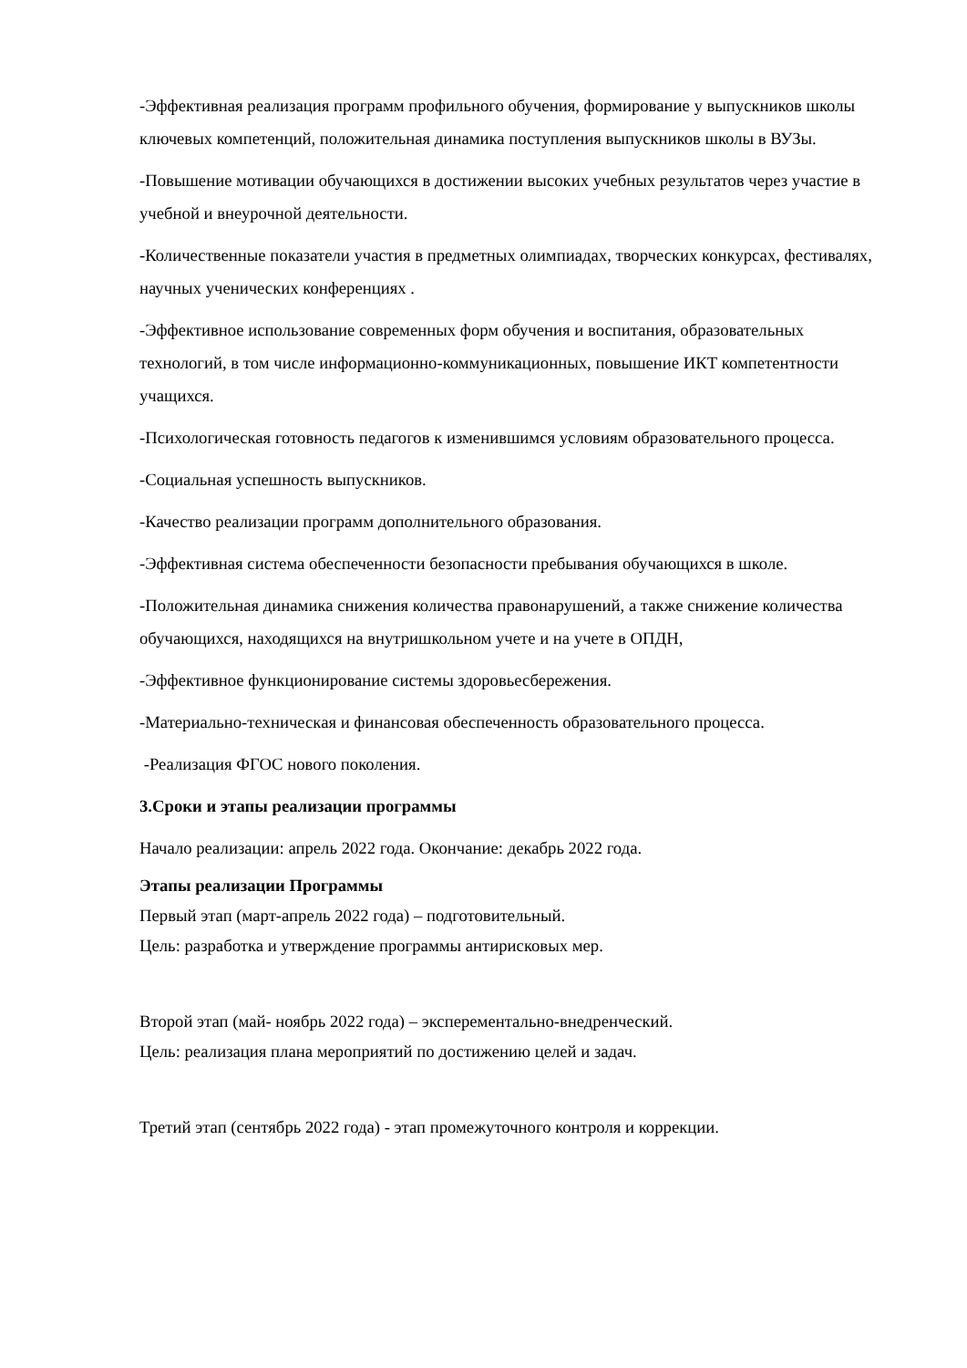-Эффективная реализация программ профильного обучения, формирование у выпускников школы ключевых компетенций, положительная динамика поступления выпускников школы в ВУЗы.
-Повышение мотивации обучающихся в достижении высоких учебных результатов через участие в учебной и внеурочной деятельности.
-Количественные показатели участия в предметных олимпиадах, творческих конкурсах, фестивалях, научных ученических конференциях .
-Эффективное использование современных форм обучения и воспитания, образовательных технологий, в том числе информационно-коммуникационных, повышение ИКТ компетентности учащихся.
-Психологическая готовность педагогов к изменившимся условиям образовательного процесса.
-Социальная успешность выпускников.
-Качество реализации программ дополнительного образования.
-Эффективная система обеспеченности безопасности пребывания обучающихся в школе.
-Положительная динамика снижения количества правонарушений, а также снижение количества обучающихся, находящихся на внутришкольном учете и на учете в ОПДН,
-Эффективное функционирование системы здоровьесбережения.
-Материально-техническая и финансовая обеспеченность образовательного процесса.
-Реализация ФГОС нового поколения.
3.Сроки и этапы реализации программы
Начало реализации: апрель 2022 года. Окончание: декабрь 2022 года.
Этапы реализации Программы
Первый этап (март-апрель 2022 года) – подготовительный.
Цель: разработка и утверждение программы антирисковых мер.
Второй этап (май- ноябрь 2022 года) – эксперементально-внедренческий.
Цель: реализация плана мероприятий по достижению целей и задач.
Третий этап (сентябрь 2022 года) - этап промежуточного контроля и коррекции.